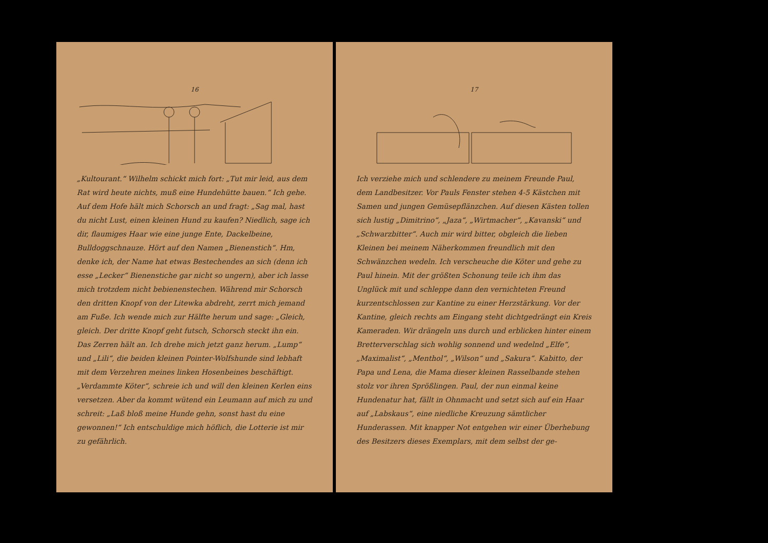16
„Kultourant.“ Wilhelm schickt mich fort: „Tut mir leid, aus dem Rat wird heute nichts, muß eine Hundehütte bauen.“ Ich gehe. Auf dem Hofe hält mich Schorsch an und fragt: „Sag mal, hast du nicht Lust, einen kleinen Hund zu kaufen? Niedlich, sage ich dir, flaumiges Haar wie eine junge Ente, Dackelbeine, Bulldoggschnauze. Hört auf den Namen „Bienenstich“. Hm, denke ich, der Name hat etwas Bestechendes an sich (denn ich esse „Lecker“ Bienenstiche gar nicht so ungern), aber ich lasse mich trotzdem nicht bebienenstechen. Während mir Schorsch den dritten Knopf von der Litewka abdreht, zerrt mich jemand am Fuße. Ich wende mich zur Hälfte herum und sage: „Gleich, gleich. Der dritte Knopf geht futsch, Schorsch steckt ihn ein. Das Zerren hält an. Ich drehe mich jetzt ganz herum. „Lump“ und „Lili“, die beiden kleinen Pointer-Wolfshunde sind lebhaft mit dem Verzehren meines linken Hosenbeines beschäftigt. „Verdammte Köter“, schreie ich und will den kleinen Kerlen eins versetzen. Aber da kommt wütend ein Leumann auf mich zu und schreit: „Laß bloß meine Hunde gehn, sonst hast du eine gewonnen!“ Ich entschuldige mich höflich, die Lotterie ist mir zu gefährlich.
17
Ich verziehe mich und schlendere zu meinem Freunde Paul, dem Landbesitzer. Vor Pauls Fenster stehen 4-5 Kästchen mit Samen und jungen Gemüsepflänzchen. Auf diesen Kästen tollen sich lustig „Dimitrino“, „Jaza“, „Wirtmacher“, „Kavanski“ und „Schwarzbitter“. Auch mir wird bitter, obgleich die lieben Kleinen bei meinem Näherkommen freundlich mit den Schwänzchen wedeln. Ich verscheuche die Köter und gehe zu Paul hinein. Mit der größten Schonung teile ich ihm das Unglück mit und schleppe dann den vernichteten Freund kurzentschlossen zur Kantine zu einer Herzstärkung. Vor der Kantine, gleich rechts am Eingang steht dichtgedrängt ein Kreis Kameraden. Wir drängeln uns durch und erblicken hinter einem Bretterverschlag sich wohlig sonnend und wedelnd „Elfe“, „Maximalist“, „Menthol“, „Wilson“ und „Sakura“. Kabitto, der Papa und Lena, die Mama dieser kleinen Rasselbande stehen stolz vor ihren Sprößlingen. Paul, der nun einmal keine Hundenatur hat, fällt in Ohnmacht und setzt sich auf ein Haar auf „Labskaus“, eine niedliche Kreuzung sämtlicher Hunderassen. Mit knapper Not entgehen wir einer Überhebung des Besitzers dieses Exemplars, mit dem selbst der ge-